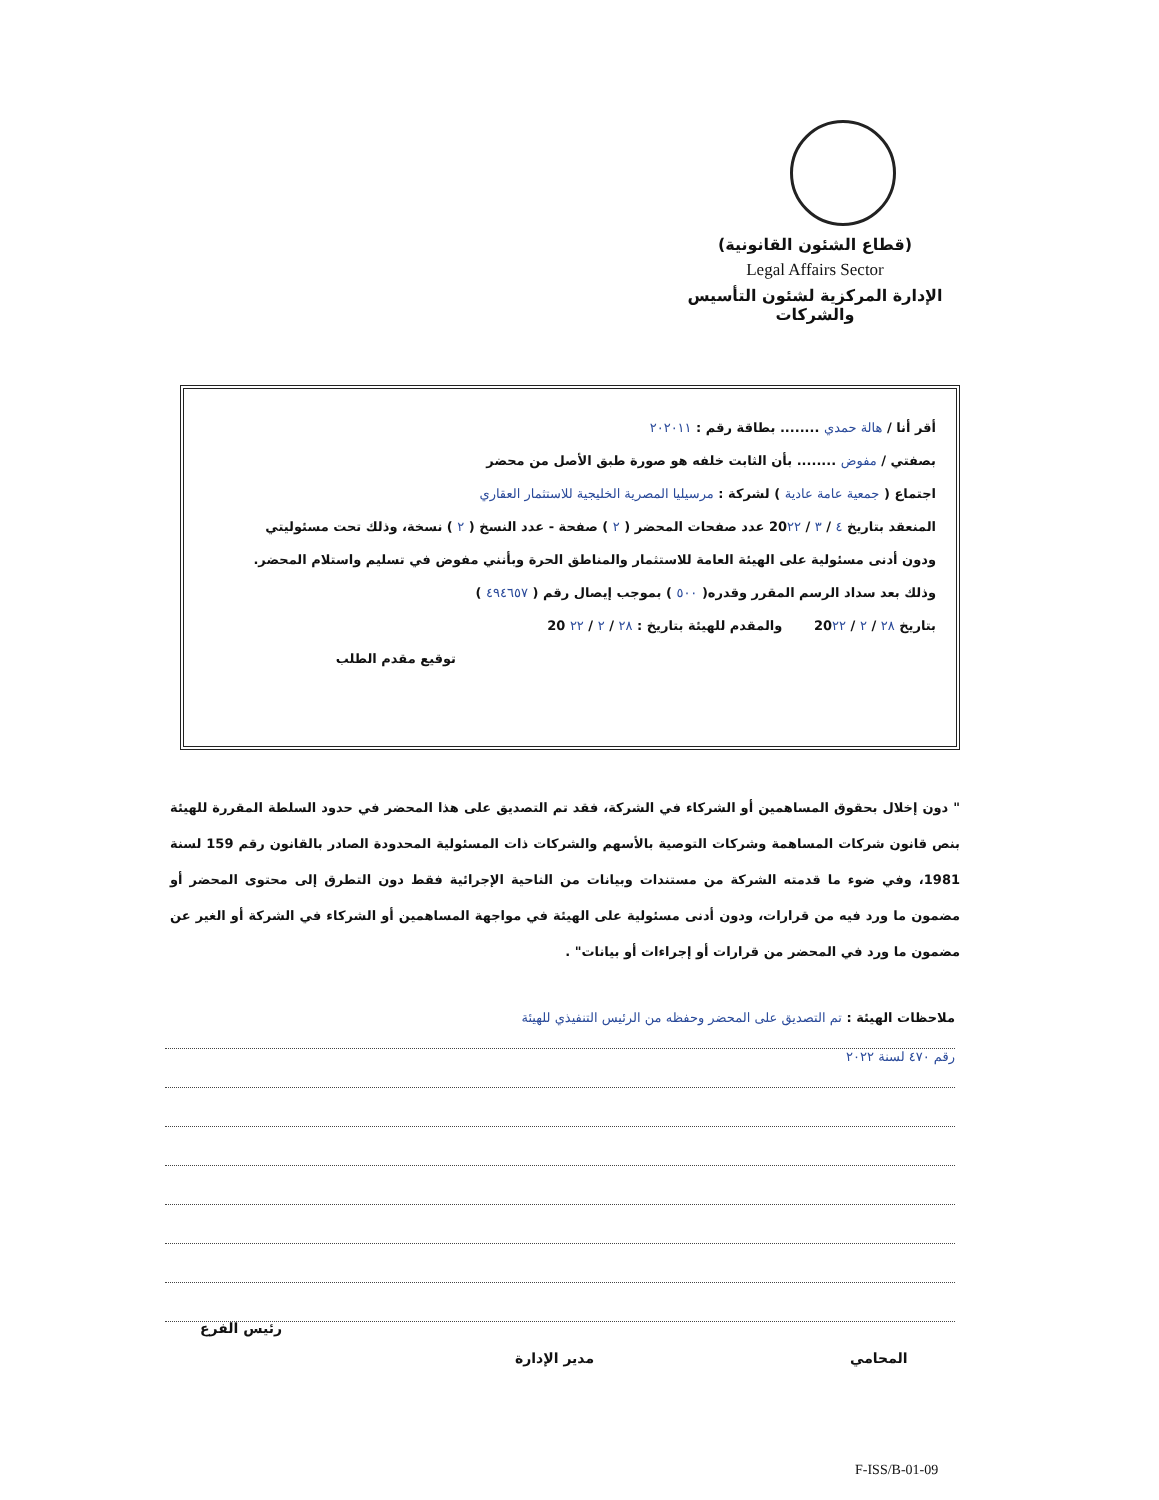(قطاع الشئون القانونية)
Legal Affairs Sector
الإدارة المركزية لشئون التأسيس والشركات
أقر أنا / هالة حمدي ........ بطاقة رقم : ٢٠٢٠١١
بصفتي / مفوض ........ بأن الثابت خلفه هو صورة طبق الأصل من محضر
اجتماع ( جمعية عامة عادية ) لشركة : مرسيليا المصرية الخليجية للاستثمار العقاري
المنعقد بتاريخ ٤ / ٣ / 20٢٢ عدد صفحات المحضر ( ٢ ) صفحة - عدد النسخ ( ٢ ) نسخة، وذلك تحت مسئوليتي
ودون أدنى مسئولية على الهيئة العامة للاستثمار والمناطق الحرة وبأنني مفوض في تسليم واستلام المحضر.
وذلك بعد سداد الرسم المقرر وقدره( ٥٠٠ ) بموجب إيصال رقم ( ٤٩٤٦٥٧ )
بتاريخ ٢٨ / ٢ / 20٢٢ والمقدم للهيئة بتاريخ : ٢٨ / ٢ / ٢٢ 20
توقيع مقدم الطلب
" دون إخلال بحقوق المساهمين أو الشركاء في الشركة، فقد تم التصديق على هذا المحضر في حدود السلطة المقررة للهيئة بنص قانون شركات المساهمة وشركات التوصية بالأسهم والشركات ذات المسئولية المحدودة الصادر بالقانون رقم 159 لسنة 1981، وفي ضوء ما قدمته الشركة من مستندات وبيانات من الناحية الإجرائية فقط دون التطرق إلى محتوى المحضر أو مضمون ما ورد فيه من قرارات، ودون أدنى مسئولية على الهيئة في مواجهة المساهمين أو الشركاء في الشركة أو الغير عن مضمون ما ورد في المحضر من قرارات أو إجراءات أو بيانات" .
ملاحظات الهيئة : تم التصديق على المحضر وحفظه من الرئيس التنفيذي للهيئة
رقم ٤٧٠ لسنة ٢٠٢٢
المحامي
مدير الإدارة
رئيس الفرع
F-ISS/B-01-09